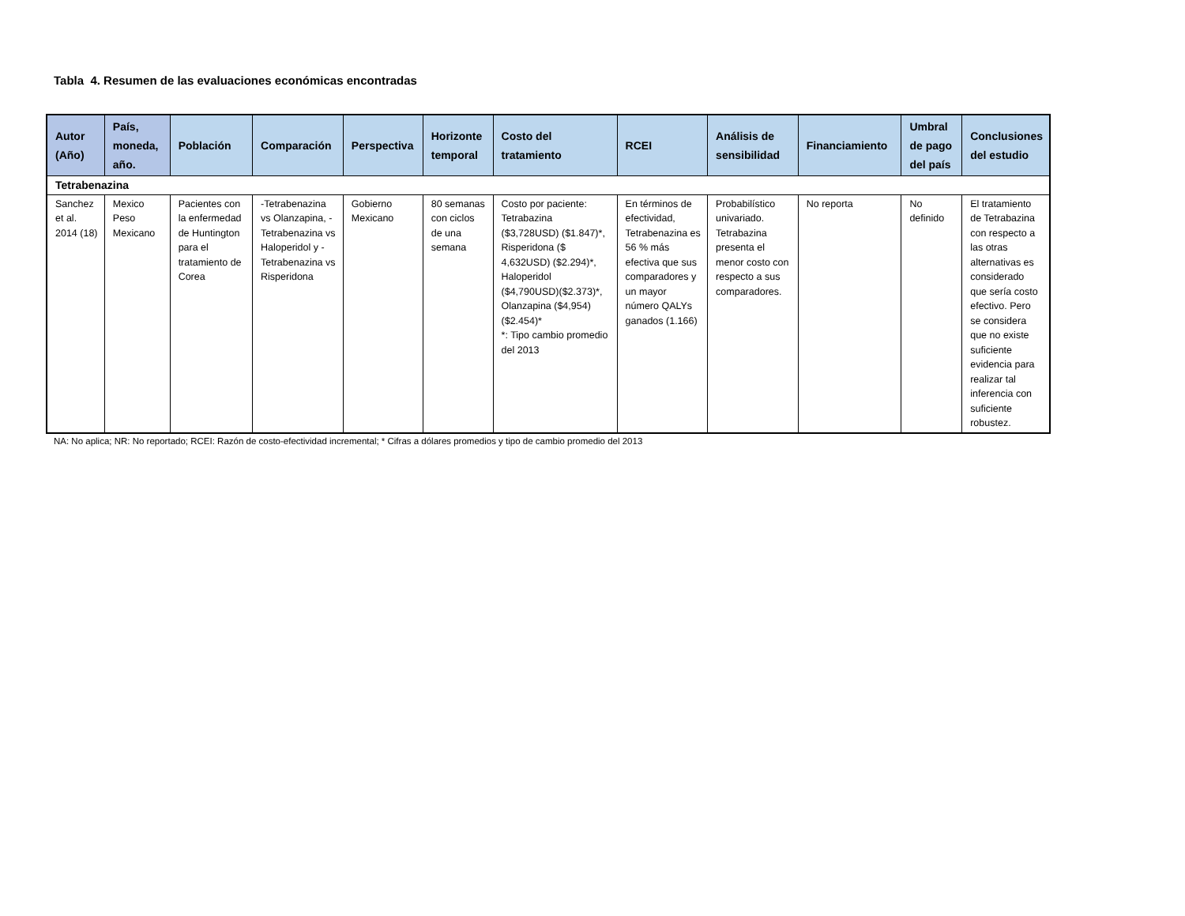Tabla 4. Resumen de las evaluaciones económicas encontradas
| Autor (Año) | País, moneda, año. | Población | Comparación | Perspectiva | Horizonte temporal | Costo del tratamiento | RCEI | Análisis de sensibilidad | Financiamiento | Umbral de pago del país | Conclusiones del estudio |
| --- | --- | --- | --- | --- | --- | --- | --- | --- | --- | --- | --- |
| Tetrabenazina | | | | | | | | | | | |
| Sanchez et al. 2014 (18) | Mexico Peso Mexicano | Pacientes con la enfermedad de Huntington para el tratamiento de Corea | -Tetrabenazina vs Olanzapina, -Tetrabenazina vs Haloperidol y - Tetrabenazina vs Risperidona | Gobierno Mexicano | 80 semanas con ciclos de una semana | Costo por paciente: Tetrabazina ($3,728USD) ($1.847)*, Risperidona ($ 4,632USD) ($2.294)*, Haloperidol ($4,790USD)($2.373)*, Olanzapina ($4,954)($2.454)* *: Tipo cambio promedio del 2013 | En términos de efectividad, Tetrabenazina es 56 % más efectiva que sus comparadores y un mayor número QALYs ganados (1.166) | Probabilístico univariado. Tetrabazina presenta el menor costo con respecto a sus comparadores. | No reporta | No definido | El tratamiento de Tetrabazina con respecto a las otras alternativas es considerado que sería costo efectivo. Pero se considera que no existe suficiente evidencia para realizar tal inferencia con suficiente robustez. |
NA: No aplica; NR: No reportado; RCEI: Razón de costo-efectividad incremental; * Cifras a dólares promedios y tipo de cambio promedio del 2013